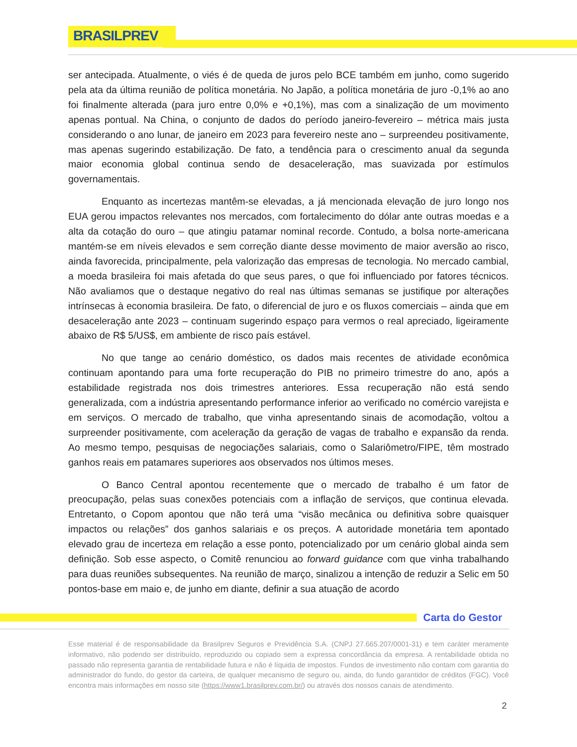BRASILPREV
ser antecipada. Atualmente, o viés é de queda de juros pelo BCE também em junho, como sugerido pela ata da última reunião de política monetária. No Japão, a política monetária de juro -0,1% ao ano foi finalmente alterada (para juro entre 0,0% e +0,1%), mas com a sinalização de um movimento apenas pontual. Na China, o conjunto de dados do período janeiro-fevereiro – métrica mais justa considerando o ano lunar, de janeiro em 2023 para fevereiro neste ano – surpreendeu positivamente, mas apenas sugerindo estabilização. De fato, a tendência para o crescimento anual da segunda maior economia global continua sendo de desaceleração, mas suavizada por estímulos governamentais.
Enquanto as incertezas mantêm-se elevadas, a já mencionada elevação de juro longo nos EUA gerou impactos relevantes nos mercados, com fortalecimento do dólar ante outras moedas e a alta da cotação do ouro – que atingiu patamar nominal recorde. Contudo, a bolsa norte-americana mantém-se em níveis elevados e sem correção diante desse movimento de maior aversão ao risco, ainda favorecida, principalmente, pela valorização das empresas de tecnologia. No mercado cambial, a moeda brasileira foi mais afetada do que seus pares, o que foi influenciado por fatores técnicos. Não avaliamos que o destaque negativo do real nas últimas semanas se justifique por alterações intrínsecas à economia brasileira. De fato, o diferencial de juro e os fluxos comerciais – ainda que em desaceleração ante 2023 – continuam sugerindo espaço para vermos o real apreciado, ligeiramente abaixo de R$ 5/US$, em ambiente de risco país estável.
No que tange ao cenário doméstico, os dados mais recentes de atividade econômica continuam apontando para uma forte recuperação do PIB no primeiro trimestre do ano, após a estabilidade registrada nos dois trimestres anteriores. Essa recuperação não está sendo generalizada, com a indústria apresentando performance inferior ao verificado no comércio varejista e em serviços. O mercado de trabalho, que vinha apresentando sinais de acomodação, voltou a surpreender positivamente, com aceleração da geração de vagas de trabalho e expansão da renda. Ao mesmo tempo, pesquisas de negociações salariais, como o Salariômetro/FIPE, têm mostrado ganhos reais em patamares superiores aos observados nos últimos meses.
O Banco Central apontou recentemente que o mercado de trabalho é um fator de preocupação, pelas suas conexões potenciais com a inflação de serviços, que continua elevada. Entretanto, o Copom apontou que não terá uma “visão mecânica ou definitiva sobre quaisquer impactos ou relações” dos ganhos salariais e os preços. A autoridade monetária tem apontado elevado grau de incerteza em relação a esse ponto, potencializado por um cenário global ainda sem definição. Sob esse aspecto, o Comitê renunciou ao forward guidance com que vinha trabalhando para duas reuniões subsequentes. Na reunião de março, sinalizou a intenção de reduzir a Selic em 50 pontos-base em maio e, de junho em diante, definir a sua atuação de acordo
Carta do Gestor
Esse material é de responsabilidade da Brasilprev Seguros e Previdência S.A. (CNPJ 27.665.207/0001-31) e tem caráter meramente informativo, não podendo ser distribuído, reproduzido ou copiado sem a expressa concordância da empresa. A rentabilidade obtida no passado não representa garantia de rentabilidade futura e não é líquida de impostos. Fundos de investimento não contam com garantia do administrador do fundo, do gestor da carteira, de qualquer mecanismo de seguro ou, ainda, do fundo garantidor de créditos (FGC). Você encontra mais informações em nosso site (https://www1.brasilprev.com.br/) ou através dos nossos canais de atendimento.
2